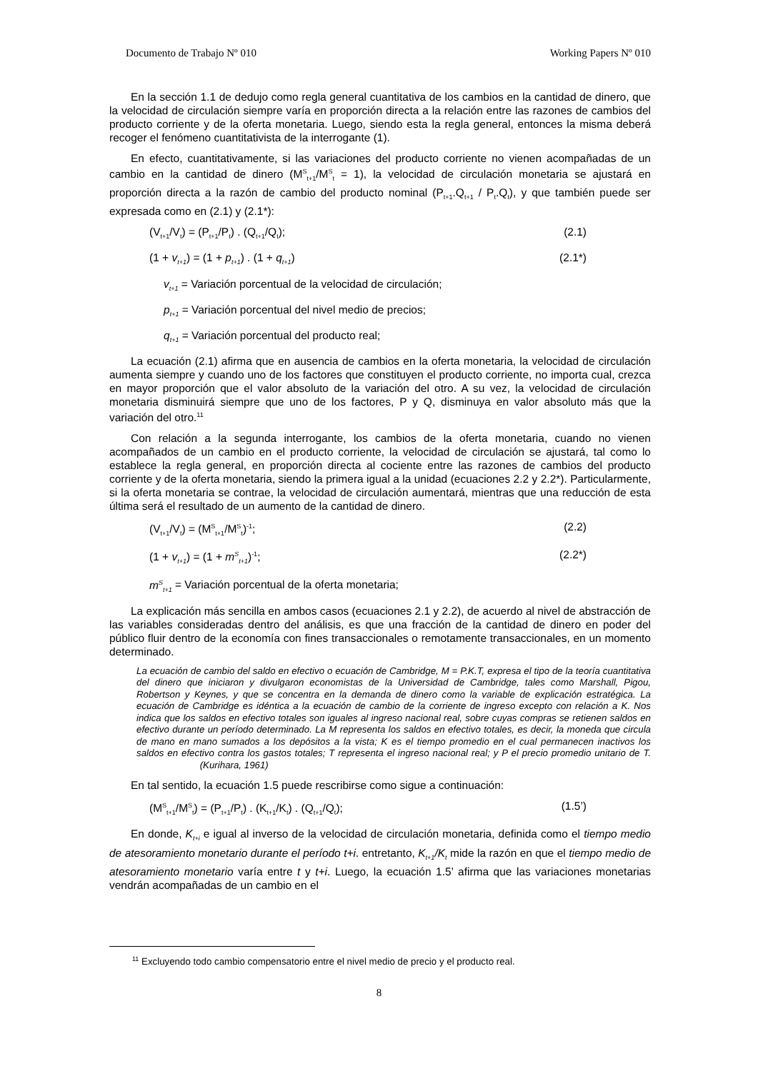Documento de Trabajo Nº 010 Working Papers Nº 010
En la sección 1.1 de dedujo como regla general cuantitativa de los cambios en la cantidad de dinero, que la velocidad de circulación siempre varía en proporción directa a la relación entre las razones de cambios del producto corriente y de la oferta monetaria. Luego, siendo esta la regla general, entonces la misma deberá recoger el fenómeno cuantitativista de la interrogante (1).
En efecto, cuantitativamente, si las variaciones del producto corriente no vienen acompañadas de un cambio en la cantidad de dinero (M<sup>S</sup><sub>t+1</sub>/M<sup>S</sup><sub>t</sub> = 1), la velocidad de circulación monetaria se ajustará en proporción directa a la razón de cambio del producto nominal (P<sub>t+1</sub>.Q<sub>t+1</sub> / P<sub>t</sub>.Q<sub>t</sub>), y que también puede ser expresada como en (2.1) y (2.1*):
(V<sub>t+1</sub>/V<sub>t</sub>) = (P<sub>t+1</sub>/P<sub>t</sub>) . (Q<sub>t+1</sub>/Q<sub>t</sub>); (2.1)
(1 + v<sub>t+1</sub>) = (1 + p<sub>t+1</sub>) . (1 + q<sub>t+1</sub>) (2.1*)
v<sub>t+1</sub> = Variación porcentual de la velocidad de circulación;
p<sub>t+1</sub> = Variación porcentual del nivel medio de precios;
q<sub>t+1</sub> = Variación porcentual del producto real;
La ecuación (2.1) afirma que en ausencia de cambios en la oferta monetaria, la velocidad de circulación aumenta siempre y cuando uno de los factores que constituyen el producto corriente, no importa cual, crezca en mayor proporción que el valor absoluto de la variación del otro. A su vez, la velocidad de circulación monetaria disminuirá siempre que uno de los factores, P y Q, disminuya en valor absoluto más que la variación del otro.<sup>11</sup>
Con relación a la segunda interrogante, los cambios de la oferta monetaria, cuando no vienen acompañados de un cambio en el producto corriente, la velocidad de circulación se ajustará, tal como lo establece la regla general, en proporción directa al cociente entre las razones de cambios del producto corriente y de la oferta monetaria, siendo la primera igual a la unidad (ecuaciones 2.2 y 2.2*). Particularmente, si la oferta monetaria se contrae, la velocidad de circulación aumentará, mientras que una reducción de esta última será el resultado de un aumento de la cantidad de dinero.
(V<sub>t+1</sub>/V<sub>t</sub>) = (M<sup>S</sup><sub>t+1</sub>/M<sup>S</sup><sub>t</sub>)<sup>-1</sup>; (2.2)
(1 + v<sub>t+1</sub>) = (1 + m<sup>S</sup><sub>t+1</sub>)<sup>-1</sup>; (2.2*)
m<sup>S</sup><sub>t+1</sub> = Variación porcentual de la oferta monetaria;
La explicación más sencilla en ambos casos (ecuaciones 2.1 y 2.2), de acuerdo al nivel de abstracción de las variables consideradas dentro del análisis, es que una fracción de la cantidad de dinero en poder del público fluir dentro de la economía con fines transaccionales o remotamente transaccionales, en un momento determinado.
La ecuación de cambio del saldo en efectivo o ecuación de Cambridge, M = P.K.T, expresa el tipo de la teoría cuantitativa del dinero que iniciaron y divulgaron economistas de la Universidad de Cambridge, tales como Marshall, Pigou, Robertson y Keynes, y que se concentra en la demanda de dinero como la variable de explicación estratégica. La ecuación de Cambridge es idéntica a la ecuación de cambio de la corriente de ingreso excepto con relación a K. Nos indica que los saldos en efectivo totales son iguales al ingreso nacional real, sobre cuyas compras se retienen saldos en efectivo durante un período determinado. La M representa los saldos en efectivo totales, es decir, la moneda que circula de mano en mano sumados a los depósitos a la vista; K es el tiempo promedio en el cual permanecen inactivos los saldos en efectivo contra los gastos totales; T representa el ingreso nacional real; y P el precio promedio unitario de T. (Kurihara, 1961)
En tal sentido, la ecuación 1.5 puede rescribirse como sigue a continuación:
(M<sup>S</sup><sub>t+1</sub>/M<sup>S</sup><sub>t</sub>) = (P<sub>t+1</sub>/P<sub>t</sub>) . (K<sub>t+1</sub>/K<sub>t</sub>) . (Q<sub>t+1</sub>/Q<sub>t</sub>); (1.5’)
En donde, K<sub>t+i</sub> e igual al inverso de la velocidad de circulación monetaria, definida como el tiempo medio de atesoramiento monetario durante el período t+i. entretanto, K<sub>t+1</sub>/K<sub>t</sub> mide la razón en que el tiempo medio de atesoramiento monetario varía entre t y t+i. Luego, la ecuación 1.5’ afirma que las variaciones monetarias vendrán acompañadas de un cambio en el
<sup>11</sup> Excluyendo todo cambio compensatorio entre el nivel medio de precio y el producto real.
8